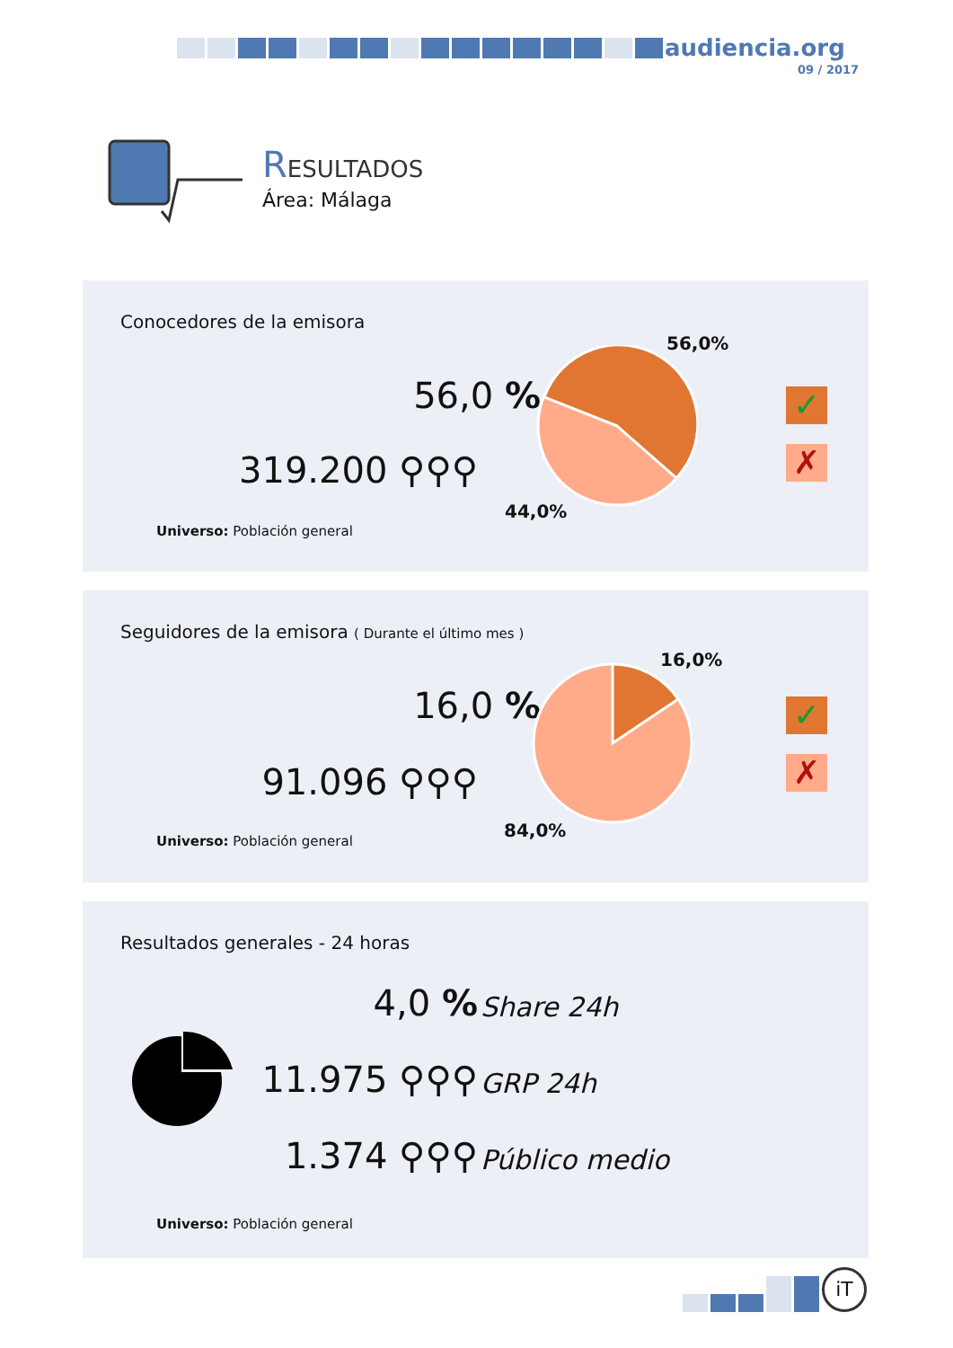audiencia.org
09 / 2017
RESULTADOS
Área: Málaga
Conocedores de la emisora
56,0 %
319.200 ⚲⚲⚲
Universo: Población general
56,0%
44,0%
✓
✗
Seguidores de la emisora ( Durante el último mes )
16,0 %
91.096 ⚲⚲⚲
Universo: Población general
16,0%
84,0%
✓
✗
Resultados generales - 24 horas
4,0 % Share 24h
11.975 ⚲⚲⚲ GRP 24h
1.374 ⚲⚲⚲ Público medio
Universo: Población general
iT